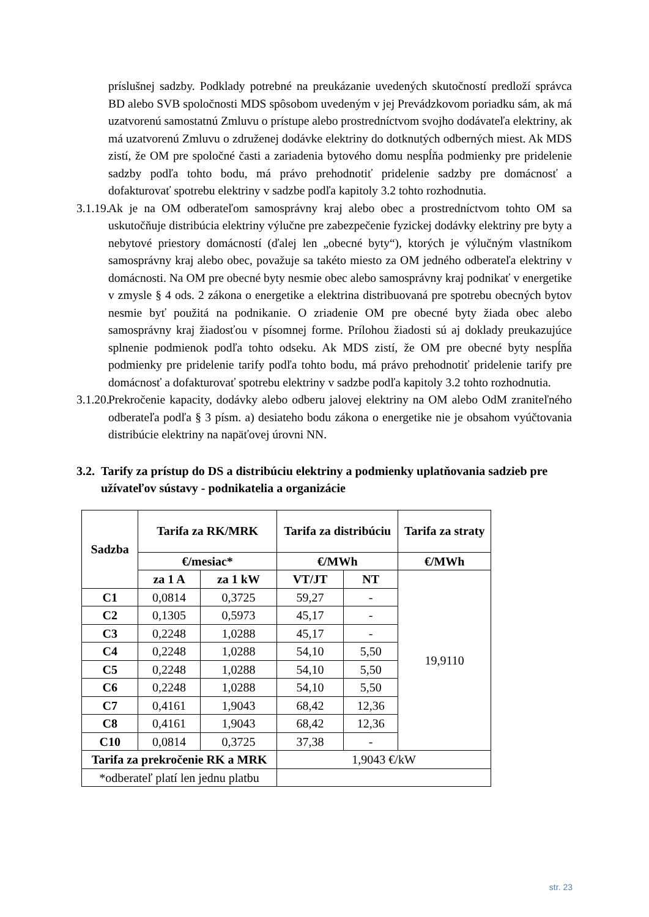príslušnej sadzby. Podklady potrebné na preukázanie uvedených skutočností predloží správca BD alebo SVB spoločnosti MDS spôsobom uvedeným v jej Prevádzkovom poriadku sám, ak má uzatvorenú samostatnú Zmluvu o prístupe alebo prostredníctvom svojho dodávateľa elektriny, ak má uzatvorenú Zmluvu o združenej dodávke elektriny do dotknutých odberných miest. Ak MDS zistí, že OM pre spoločné časti a zariadenia bytového domu nespĺňa podmienky pre pridelenie sadzby podľa tohto bodu, má právo prehodnotiť pridelenie sadzby pre domácnosť a dofakturovať spotrebu elektriny v sadzbe podľa kapitoly 3.2 tohto rozhodnutia.
3.1.19.
Ak je na OM odberateľom samosprávny kraj alebo obec a prostredníctvom tohto OM sa uskutočňuje distribúcia elektriny výlučne pre zabezpečenie fyzickej dodávky elektriny pre byty a nebytové priestory domácností (ďalej len „obecné byty“), ktorých je výlučným vlastníkom samosprávny kraj alebo obec, považuje sa takéto miesto za OM jedného odberateľa elektriny v domácnosti. Na OM pre obecné byty nesmie obec alebo samosprávny kraj podnikať v energetike v zmysle § 4 ods. 2 zákona o energetike a elektrina distribuovaná pre spotrebu obecných bytov nesmie byť použitá na podnikanie. O zriadenie OM pre obecné byty žiada obec alebo samosprávny kraj žiadosťou v písomnej forme. Prílohou žiadosti sú aj doklady preukazujúce splnenie podmienok podľa tohto odseku. Ak MDS zistí, že OM pre obecné byty nespĺňa podmienky pre pridelenie tarify podľa tohto bodu, má právo prehodnotiť pridelenie tarify pre domácnosť a dofakturovať spotrebu elektriny v sadzbe podľa kapitoly 3.2 tohto rozhodnutia.
3.1.20.
Prekročenie kapacity, dodávky alebo odberu jalovej elektriny na OM alebo OdM zraniteľného odberateľa podľa § 3 písm. a) desiateho bodu zákona o energetike nie je obsahom vyúčtovania distribúcie elektriny na napäťovej úrovni NN.
3.2.
Tarify za prístup do DS a distribúciu elektriny a podmienky uplatňovania sadzieb pre užívateľov sústavy - podnikatelia a organizácie
| Sadzba | Tarifa za RK/MRK | | Tarifa za distribúciu | | Tarifa za straty |
| --- | --- | --- | --- | --- | --- |
| | €/mesiac* | | €/MWh | | €/MWh |
| | za 1 A | za 1 kW | VT/JT | NT | 19,9110 |
| C1 | 0,0814 | 0,3725 | 59,27 | - | |
| C2 | 0,1305 | 0,5973 | 45,17 | - | |
| C3 | 0,2248 | 1,0288 | 45,17 | - | |
| C4 | 0,2248 | 1,0288 | 54,10 | 5,50 | |
| C5 | 0,2248 | 1,0288 | 54,10 | 5,50 | |
| C6 | 0,2248 | 1,0288 | 54,10 | 5,50 | |
| C7 | 0,4161 | 1,9043 | 68,42 | 12,36 | |
| C8 | 0,4161 | 1,9043 | 68,42 | 12,36 | |
| C10 | 0,0814 | 0,3725 | 37,38 | - | |
| Tarifa za prekročenie RK a MRK | | | 1,9043 €/kW | | |
| *odberateľ platí len jednu platbu | | | | | |
str. 23